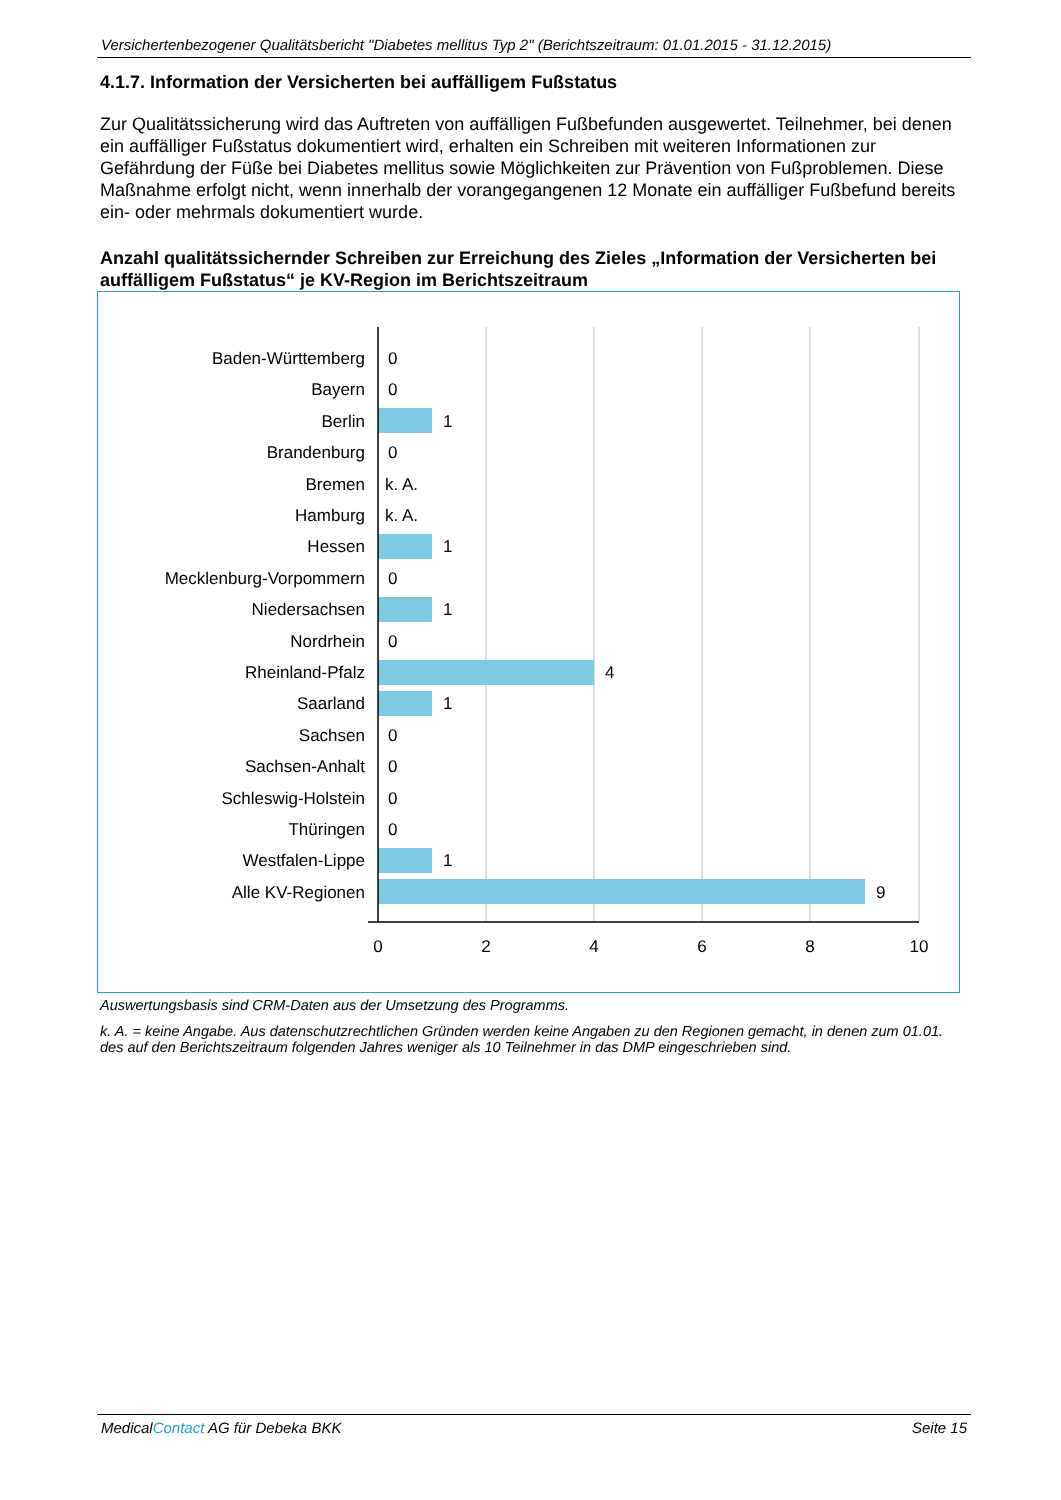Versichertenbezogener Qualitätsbericht "Diabetes mellitus Typ 2" (Berichtszeitraum: 01.01.2015 - 31.12.2015)
4.1.7. Information der Versicherten bei auffälligem Fußstatus
Zur Qualitätssicherung wird das Auftreten von auffälligen Fußbefunden ausgewertet. Teilnehmer, bei denen ein auffälliger Fußstatus dokumentiert wird, erhalten ein Schreiben mit weiteren Informationen zur Gefährdung der Füße bei Diabetes mellitus sowie Möglichkeiten zur Prävention von Fußproblemen. Diese Maßnahme erfolgt nicht, wenn innerhalb der vorangegangenen 12 Monate ein auffälliger Fußbefund bereits ein- oder mehrmals dokumentiert wurde.
Anzahl qualitätssichernder Schreiben zur Erreichung des Zieles „Information der Versicherten bei auffälligem Fußstatus“ je KV-Region im Berichtszeitraum
Baden-Württemberg
Bayern
Berlin
Brandenburg
Bremen
Hamburg
Hessen
Mecklenburg-Vorpommern
Niedersachsen
Nordrhein
Rheinland-Pfalz
Saarland
Sachsen
Sachsen-Anhalt
Schleswig-Holstein
Thüringen
Westfalen-Lippe
Alle KV-Regionen
0
0
1
0
k. A.
k. A.
1
0
1
0
4
1
0
0
0
0
1
9
0
2
4
6
8
10
Auswertungsbasis sind CRM-Daten aus der Umsetzung des Programms.
k. A. = keine Angabe. Aus datenschutzrechtlichen Gründen werden keine Angaben zu den Regionen gemacht, in denen zum 01.01. des auf den Berichtszeitraum folgenden Jahres weniger als 10 Teilnehmer in das DMP eingeschrieben sind.
MedicalContact AG für Debeka BKK Seite 15